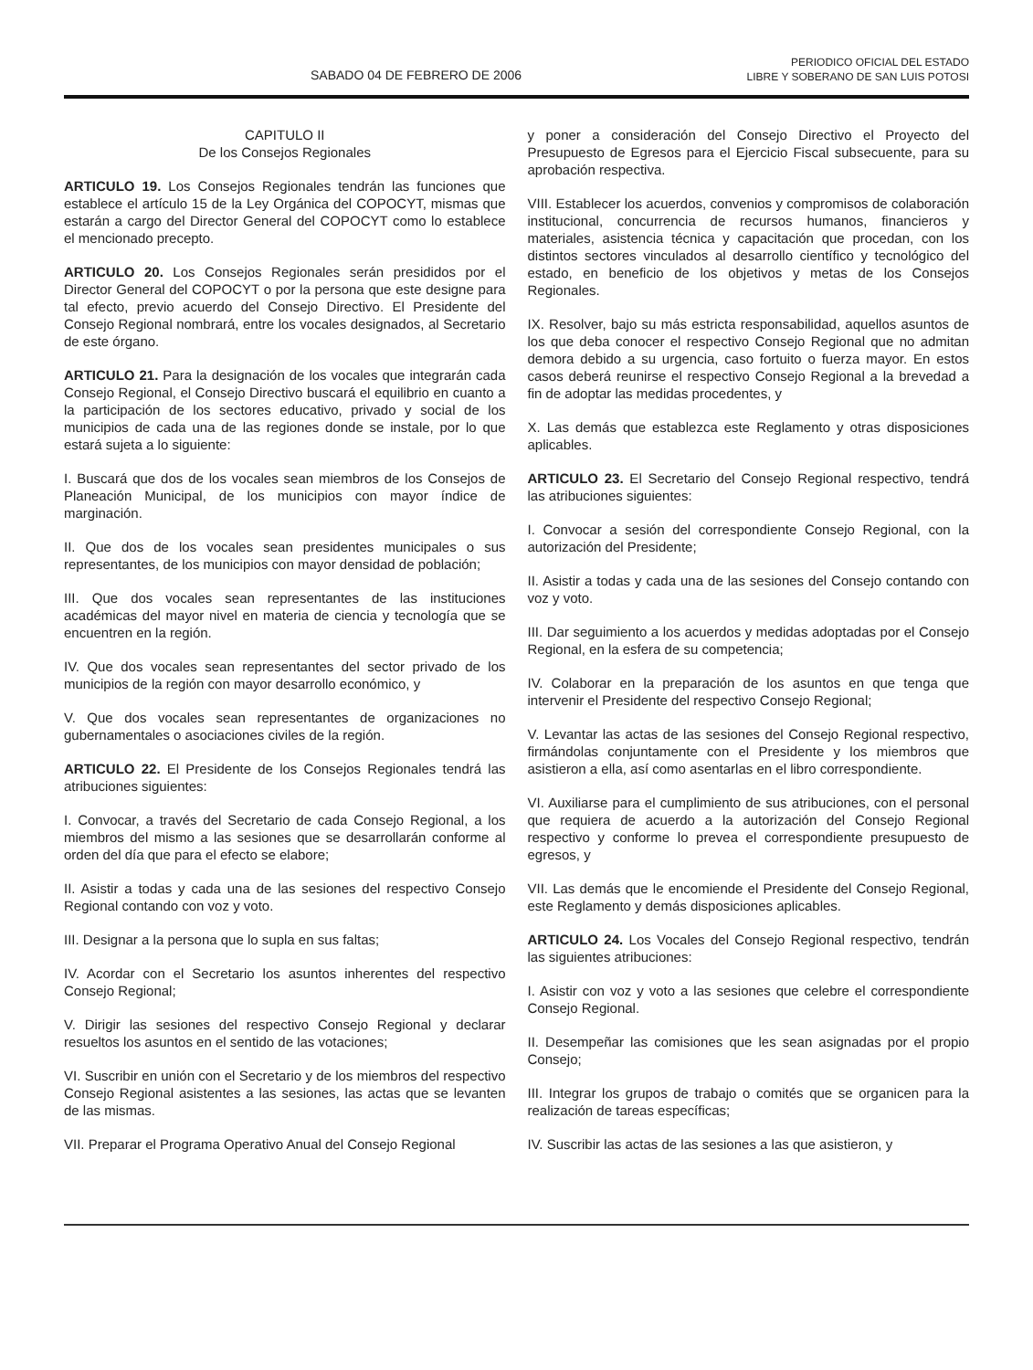SABADO 04 DE FEBRERO DE 2006
PERIODICO OFICIAL DEL ESTADO
LIBRE Y SOBERANO DE SAN LUIS POTOSI
CAPITULO II
De los Consejos Regionales
ARTICULO 19. Los Consejos Regionales tendrán las funciones que establece el artículo 15 de la Ley Orgánica del COPOCYT, mismas que estarán a cargo del Director General del COPOCYT como lo establece el mencionado precepto.
ARTICULO 20. Los Consejos Regionales serán presididos por el Director General del COPOCYT o por la persona que este designe para tal efecto, previo acuerdo del Consejo Directivo. El Presidente del Consejo Regional nombrará, entre los vocales designados, al Secretario de este órgano.
ARTICULO 21. Para la designación de los vocales que integrarán cada Consejo Regional, el Consejo Directivo buscará el equilibrio en cuanto a la participación de los sectores educativo, privado y social de los municipios de cada una de las regiones donde se instale, por lo que estará sujeta a lo siguiente:
I. Buscará que dos de los vocales sean miembros de los Consejos de Planeación Municipal, de los municipios con mayor índice de marginación.
II. Que dos de los vocales sean presidentes municipales o sus representantes, de los municipios con mayor densidad de población;
III. Que dos vocales sean representantes de las instituciones académicas del mayor nivel en materia de ciencia y tecnología que se encuentren en la región.
IV. Que dos vocales sean representantes del sector privado de los municipios de la región con mayor desarrollo económico, y
V. Que dos vocales sean representantes de organizaciones no gubernamentales o asociaciones civiles de la región.
ARTICULO 22. El Presidente de los Consejos Regionales tendrá las atribuciones siguientes:
I. Convocar, a través del Secretario de cada Consejo Regional, a los miembros del mismo a las sesiones que se desarrollarán conforme al orden del día que para el efecto se elabore;
II. Asistir a todas y cada una de las sesiones del respectivo Consejo Regional contando con voz y voto.
III. Designar a la persona que lo supla en sus faltas;
IV. Acordar con el Secretario los asuntos inherentes del respectivo Consejo Regional;
V. Dirigir las sesiones del respectivo Consejo Regional y declarar resueltos los asuntos en el sentido de las votaciones;
VI. Suscribir en unión con el Secretario y de los miembros del respectivo Consejo Regional asistentes a las sesiones, las actas que se levanten de las mismas.
VII. Preparar el Programa Operativo Anual del Consejo Regional
y poner a consideración del Consejo Directivo el Proyecto del Presupuesto de Egresos para el Ejercicio Fiscal subsecuente, para su aprobación respectiva.
VIII. Establecer los acuerdos, convenios y compromisos de colaboración institucional, concurrencia de recursos humanos, financieros y materiales, asistencia técnica y capacitación que procedan, con los distintos sectores vinculados al desarrollo científico y tecnológico del estado, en beneficio de los objetivos y metas de los Consejos Regionales.
IX. Resolver, bajo su más estricta responsabilidad, aquellos asuntos de los que deba conocer el respectivo Consejo Regional que no admitan demora debido a su urgencia, caso fortuito o fuerza mayor. En estos casos deberá reunirse el respectivo Consejo Regional a la brevedad a fin de adoptar las medidas procedentes, y
X. Las demás que establezca este Reglamento y otras disposiciones aplicables.
ARTICULO 23. El Secretario del Consejo Regional respectivo, tendrá las atribuciones siguientes:
I. Convocar a sesión del correspondiente Consejo Regional, con la autorización del Presidente;
II. Asistir a todas y cada una de las sesiones del Consejo contando con voz y voto.
III. Dar seguimiento a los acuerdos y medidas adoptadas por el Consejo Regional, en la esfera de su competencia;
IV. Colaborar en la preparación de los asuntos en que tenga que intervenir el Presidente del respectivo Consejo Regional;
V. Levantar las actas de las sesiones del Consejo Regional respectivo, firmándolas conjuntamente con el Presidente y los miembros que asistieron a ella, así como asentarlas en el libro correspondiente.
VI. Auxiliarse para el cumplimiento de sus atribuciones, con el personal que requiera de acuerdo a la autorización del Consejo Regional respectivo y conforme lo prevea el correspondiente presupuesto de egresos, y
VII. Las demás que le encomiende el Presidente del Consejo Regional, este Reglamento y demás disposiciones aplicables.
ARTICULO 24. Los Vocales del Consejo Regional respectivo, tendrán las siguientes atribuciones:
I. Asistir con voz y voto a las sesiones que celebre el correspondiente Consejo Regional.
II. Desempeñar las comisiones que les sean asignadas por el propio Consejo;
III. Integrar los grupos de trabajo o comités que se organicen para la realización de tareas específicas;
IV. Suscribir las actas de las sesiones a las que asistieron, y